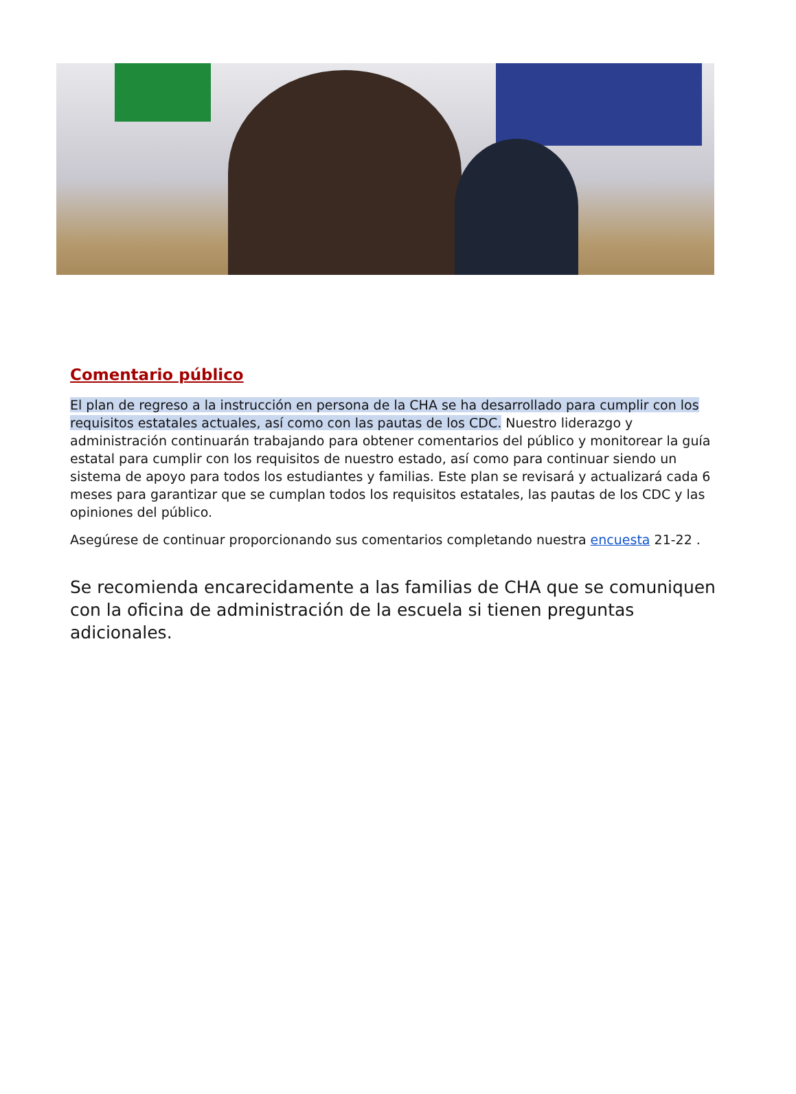Comentario público
El plan de regreso a la instrucción en persona de la CHA se ha desarrollado para cumplir con los requisitos estatales actuales, así como con las pautas de los CDC. Nuestro liderazgo y administración continuarán trabajando para obtener comentarios del público y monitorear la guía estatal para cumplir con los requisitos de nuestro estado, así como para continuar siendo un sistema de apoyo para todos los estudiantes y familias. Este plan se revisará y actualizará cada 6 meses para garantizar que se cumplan todos los requisitos estatales, las pautas de los CDC y las opiniones del público.
Asegúrese de continuar proporcionando sus comentarios completando nuestra encuesta 21-22 .
Se recomienda encarecidamente a las familias de CHA que se comuniquen con la oficina de administración de la escuela si tienen preguntas adicionales.